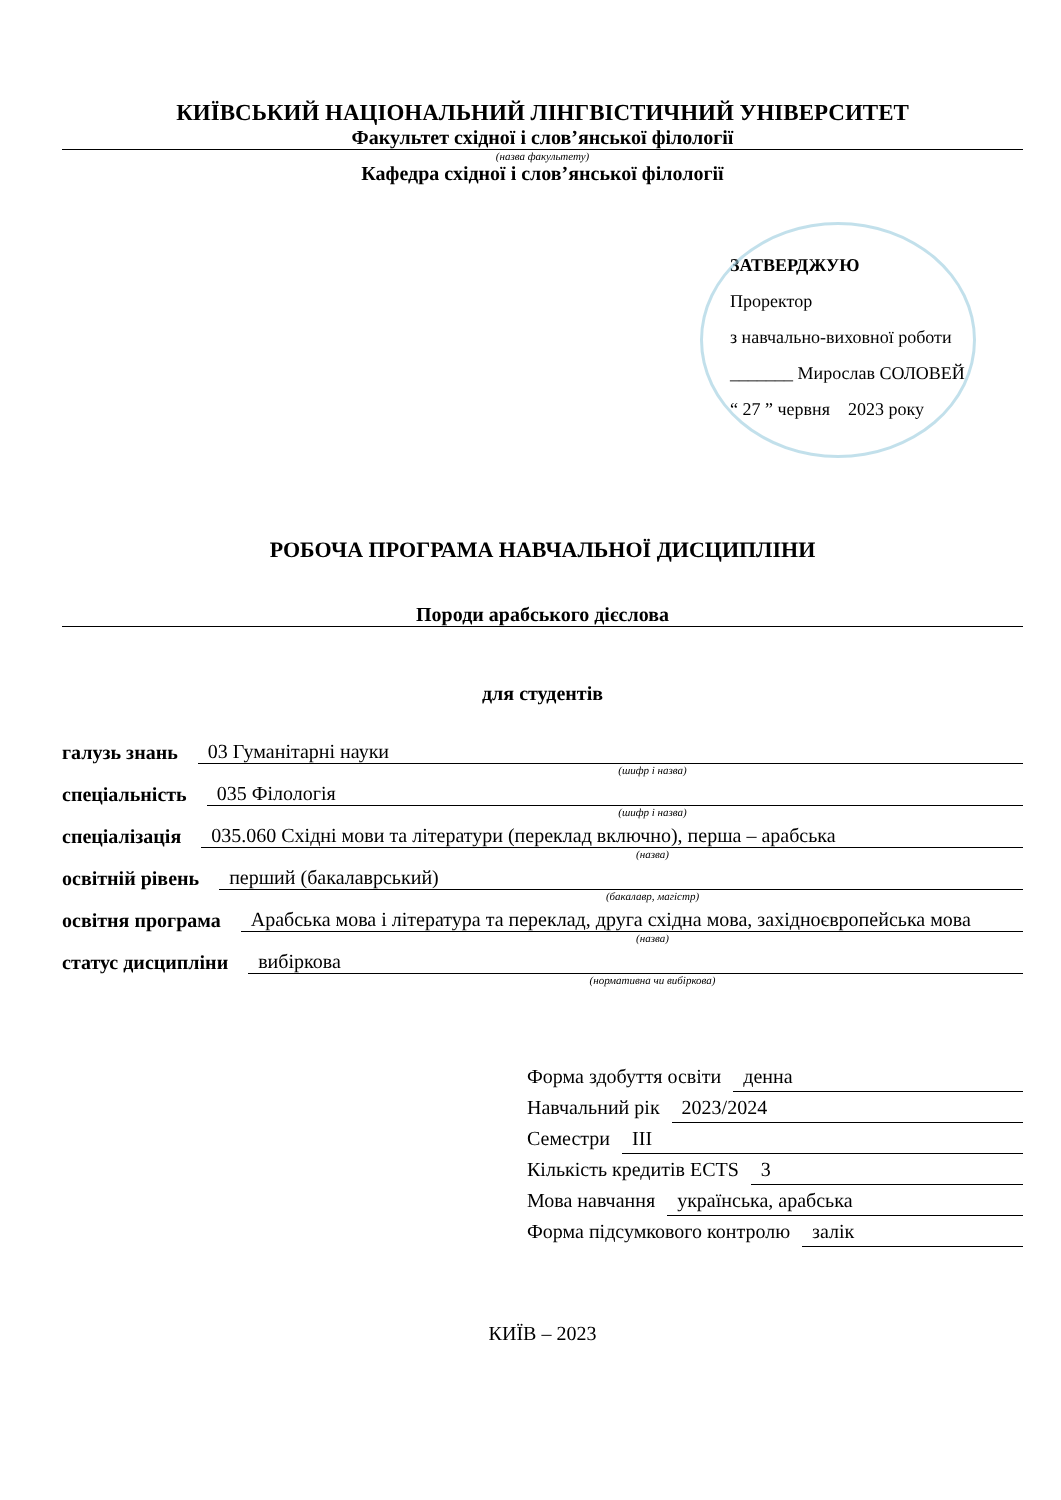КИЇВСЬКИЙ НАЦІОНАЛЬНИЙ ЛІНГВІСТИЧНИЙ УНІВЕРСИТЕТ
Факультет східної і слов’янської філології
(назва факультету)
Кафедра східної і слов’янської філології
ЗАТВЕРДЖУЮ
Проректор
з навчально-виховної роботи
_______ Мирослав СОЛОВЕЙ
“ 27 ” червня 2023 року
РОБОЧА ПРОГРАМА НАВЧАЛЬНОЇ ДИСЦИПЛІНИ
Породи арабського дієслова
для студентів
галузь знань 03 Гуманітарні науки
(шифр і назва)
спеціальність 035 Філологія
(шифр і назва)
спеціалізація 035.060 Східні мови та літератури (переклад включно), перша – арабська
(назва)
освітній рівень перший (бакалаврський)
(бакалавр, магістр)
освітня програма Арабська мова і література та переклад, друга східна мова, західноєвропейська мова
(назва)
статус дисципліни вибіркова
(нормативна чи вибіркова)
Форма здобуття освіти денна
Навчальний рік 2023/2024
Семестри ІІІ
Кількість кредитів ECTS 3
Мова навчання українська, арабська
Форма підсумкового контролю залік
КИЇВ – 2023